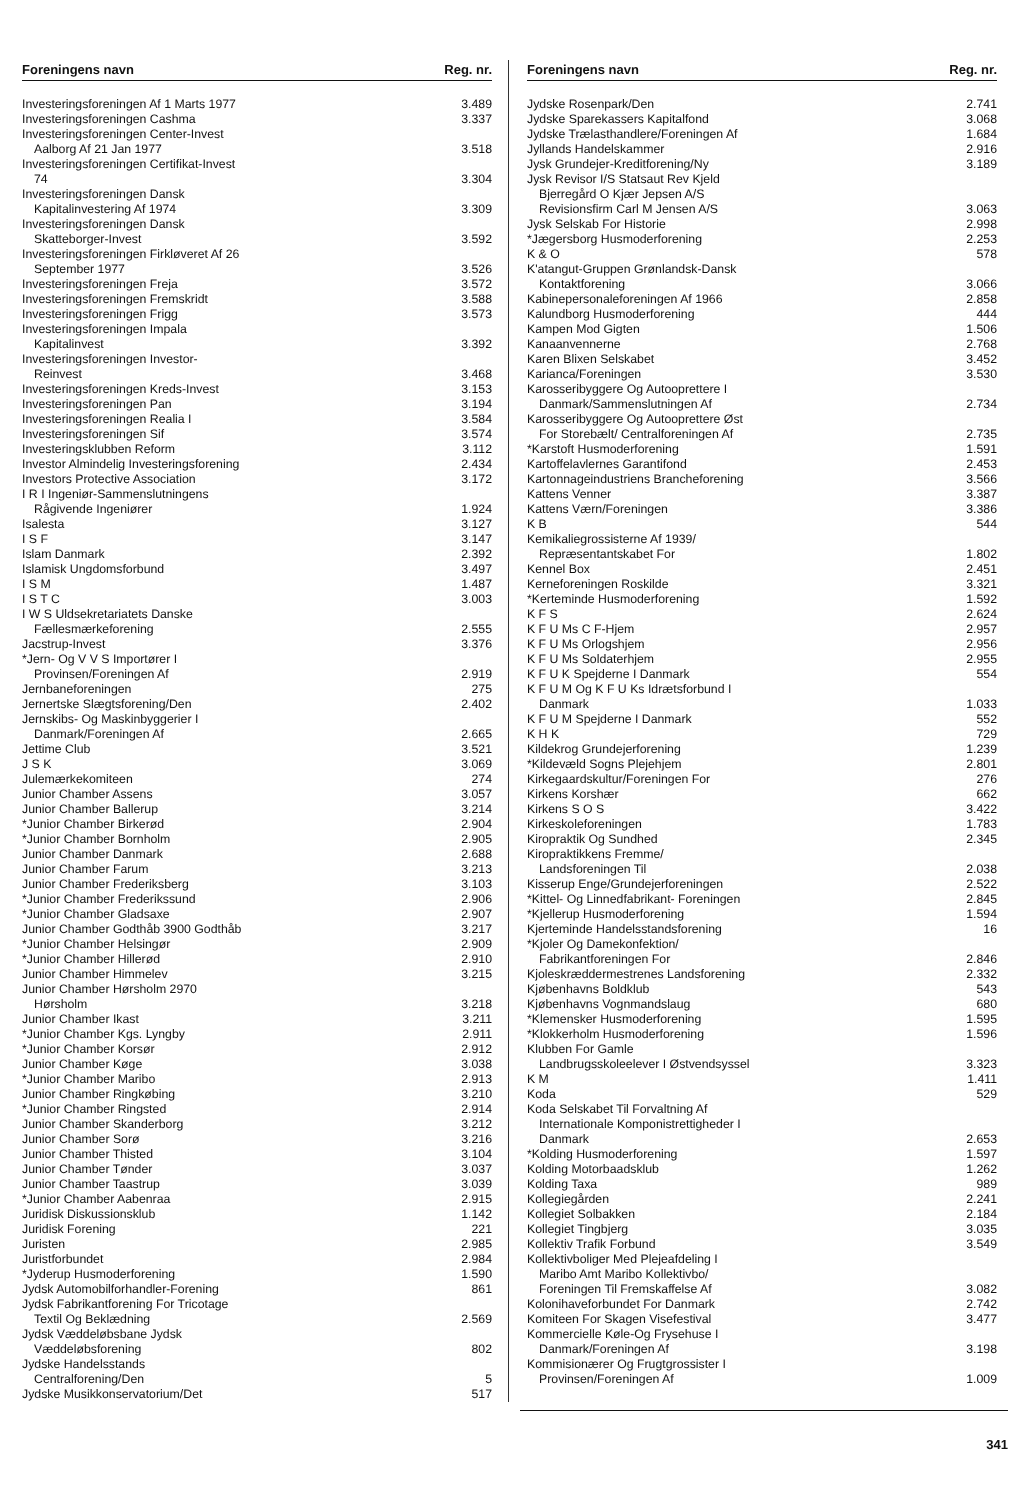| Foreningens navn | Reg. nr. |
| --- | --- |
| Investeringsforeningen Af 1 Marts 1977 | 3.489 |
| Investeringsforeningen Cashma | 3.337 |
| Investeringsforeningen Center-Invest Aalborg Af 21 Jan 1977 | 3.518 |
| Investeringsforeningen Certifikat-Invest 74 | 3.304 |
| Investeringsforeningen Dansk Kapitalinvestering Af 1974 | 3.309 |
| Investeringsforeningen Dansk Skatteborger-Invest | 3.592 |
| Investeringsforeningen Firkløveret Af 26 September 1977 | 3.526 |
| Investeringsforeningen Freja | 3.572 |
| Investeringsforeningen Fremskridt | 3.588 |
| Investeringsforeningen Frigg | 3.573 |
| Investeringsforeningen Impala Kapitalinvest | 3.392 |
| Investeringsforeningen Investor- Reinvest | 3.468 |
| Investeringsforeningen Kreds-Invest | 3.153 |
| Investeringsforeningen Pan | 3.194 |
| Investeringsforeningen Realia I | 3.584 |
| Investeringsforeningen Sif | 3.574 |
| Investeringsklubben Reform | 3.112 |
| Investor Almindelig Investeringsforening | 2.434 |
| Investors Protective Association | 3.172 |
| I R I Ingeniør-Sammenslutningens Rågivende Ingeniører | 1.924 |
| Isalesta | 3.127 |
| I S F | 3.147 |
| Islam Danmark | 2.392 |
| Islamisk Ungdomsforbund | 3.497 |
| I S M | 1.487 |
| I S T C | 3.003 |
| I W S Uldsekretariatets Danske Fællesmærkeforening | 2.555 |
| Jacstrup-Invest | 3.376 |
| *Jern- Og V V S Importører I Provinsen/Foreningen Af | 2.919 |
| Jernbaneforeningen | 275 |
| Jernertske Slægtsforening/Den | 2.402 |
| Jernskibs- Og Maskinbyggerier I Danmark/Foreningen Af | 2.665 |
| Jettime Club | 3.521 |
| J S K | 3.069 |
| Julemærkekomiteen | 274 |
| Junior Chamber Assens | 3.057 |
| Junior Chamber Ballerup | 3.214 |
| *Junior Chamber Birkerød | 2.904 |
| *Junior Chamber Bornholm | 2.905 |
| Junior Chamber Danmark | 2.688 |
| Junior Chamber Farum | 3.213 |
| Junior Chamber Frederiksberg | 3.103 |
| *Junior Chamber Frederikssund | 2.906 |
| *Junior Chamber Gladsaxe | 2.907 |
| Junior Chamber Godthåb 3900 Godthåb | 3.217 |
| *Junior Chamber Helsingør | 2.909 |
| *Junior Chamber Hillerød | 2.910 |
| Junior Chamber Himmelev | 3.215 |
| Junior Chamber Hørsholm 2970 Hørsholm | 3.218 |
| Junior Chamber Ikast | 3.211 |
| *Junior Chamber Kgs. Lyngby | 2.911 |
| *Junior Chamber Korsør | 2.912 |
| Junior Chamber Køge | 3.038 |
| *Junior Chamber Maribo | 2.913 |
| Junior Chamber Ringkøbing | 3.210 |
| *Junior Chamber Ringsted | 2.914 |
| Junior Chamber Skanderborg | 3.212 |
| Junior Chamber Sorø | 3.216 |
| Junior Chamber Thisted | 3.104 |
| Junior Chamber Tønder | 3.037 |
| Junior Chamber Taastrup | 3.039 |
| *Junior Chamber Aabenraa | 2.915 |
| Juridisk Diskussionsklub | 1.142 |
| Juridisk Forening | 221 |
| Juristen | 2.985 |
| Juristforbundet | 2.984 |
| *Jyderup Husmoderforening | 1.590 |
| Jydsk Automobilforhandler-Forening | 861 |
| Jydsk Fabrikantforening For Tricotage Textil Og Beklædning | 2.569 |
| Jydsk Væddeløbsbane Jydsk Væddeløbsforening | 802 |
| Jydske Handelsstands Centralforening/Den | 5 |
| Jydske Musikkonservatorium/Det | 517 |
| Foreningens navn | Reg. nr. |
| --- | --- |
| Jydske Rosenpark/Den | 2.741 |
| Jydske Sparekassers Kapitalfond | 3.068 |
| Jydske Trælasthandlere/Foreningen Af | 1.684 |
| Jyllands Handelskammer | 2.916 |
| Jysk Grundejer-Kreditforening/Ny | 3.189 |
| Jysk Revisor I/S Statsaut Rev Kjeld Bjerregård O Kjær Jepsen A/S Revisionsfirm Carl M Jensen A/S | 3.063 |
| Jysk Selskab For Historie | 2.998 |
| *Jægersborg Husmoderforening | 2.253 |
| K & O | 578 |
| K'atangut-Gruppen Grønlandsk-Dansk Kontaktforening | 3.066 |
| Kabinepersonaleforeningen Af 1966 | 2.858 |
| Kalundborg Husmoderforening | 444 |
| Kampen Mod Gigten | 1.506 |
| Kanaanvennerne | 2.768 |
| Karen Blixen Selskabet | 3.452 |
| Karianca/Foreningen | 3.530 |
| Karosseribyggere Og Autooprettere I Danmark/Sammenslutningen Af | 2.734 |
| Karosseribyggere Og Autooprettere Øst For Storebælt/ Centralforeningen Af | 2.735 |
| *Karstoft Husmoderforening | 1.591 |
| Kartoffelavlernes Garantifond | 2.453 |
| Kartonnageindustriens Brancheforening | 3.566 |
| Kattens Venner | 3.387 |
| Kattens Værn/Foreningen | 3.386 |
| K B | 544 |
| Kemikaliegrossisterne Af 1939/ Repræsentantskabet For | 1.802 |
| Kennel Box | 2.451 |
| Kerneforeningen Roskilde | 3.321 |
| *Kerteminde Husmoderforening | 1.592 |
| K F S | 2.624 |
| K F U Ms C F-Hjem | 2.957 |
| K F U Ms Orlogshjem | 2.956 |
| K F U Ms Soldaterhjem | 2.955 |
| K F U K Spejderne I Danmark | 554 |
| K F U M Og K F U Ks Idrætsforbund I Danmark | 1.033 |
| K F U M Spejderne I Danmark | 552 |
| K H K | 729 |
| Kildekrog Grundejerforening | 1.239 |
| *Kildevæld Sogns Plejehjem | 2.801 |
| Kirkegaardskultur/Foreningen For | 276 |
| Kirkens Korshær | 662 |
| Kirkens S O S | 3.422 |
| Kirkeskoleforeningen | 1.783 |
| Kiropraktik Og Sundhed | 2.345 |
| Kiropraktikkens Fremme/ Landsforeningen Til | 2.038 |
| Kisserup Enge/Grundejerforeningen | 2.522 |
| *Kittel- Og Linnedfabrikant- Foreningen | 2.845 |
| *Kjellerup Husmoderforening | 1.594 |
| Kjerteminde Handelsstandsforening | 16 |
| *Kjoler Og Damekonfektion/ Fabrikantforeningen For | 2.846 |
| Kjoleskræddermestrenes Landsforening | 2.332 |
| Kjøbenhavns Boldklub | 543 |
| Kjøbenhavns Vognmandslaug | 680 |
| *Klemensker Husmoderforening | 1.595 |
| *Klokkerholm Husmoderforening | 1.596 |
| Klubben For Gamle Landbrugsskoleelever I Østvendsyssel | 3.323 |
| K M | 1.411 |
| Koda | 529 |
| Koda Selskabet Til Forvaltning Af Internationale Komponistrettigheder I Danmark | 2.653 |
| *Kolding Husmoderforening | 1.597 |
| Kolding Motorbaadsklub | 1.262 |
| Kolding Taxa | 989 |
| Kollegiegården | 2.241 |
| Kollegiet Solbakken | 2.184 |
| Kollegiet Tingbjerg | 3.035 |
| Kollektiv Trafik Forbund | 3.549 |
| Kollektivboliger Med Plejeafdeling I Maribo Amt Maribo Kollektivbo/ Foreningen Til Fremskaffelse Af | 3.082 |
| Kolonihaveforbundet For Danmark | 2.742 |
| Komiteen For Skagen Visefestival | 3.477 |
| Kommercielle Køle-Og Frysehuse I Danmark/Foreningen Af | 3.198 |
| Kommisionærer Og Frugtgrossister I Provinsen/Foreningen Af | 1.009 |
341